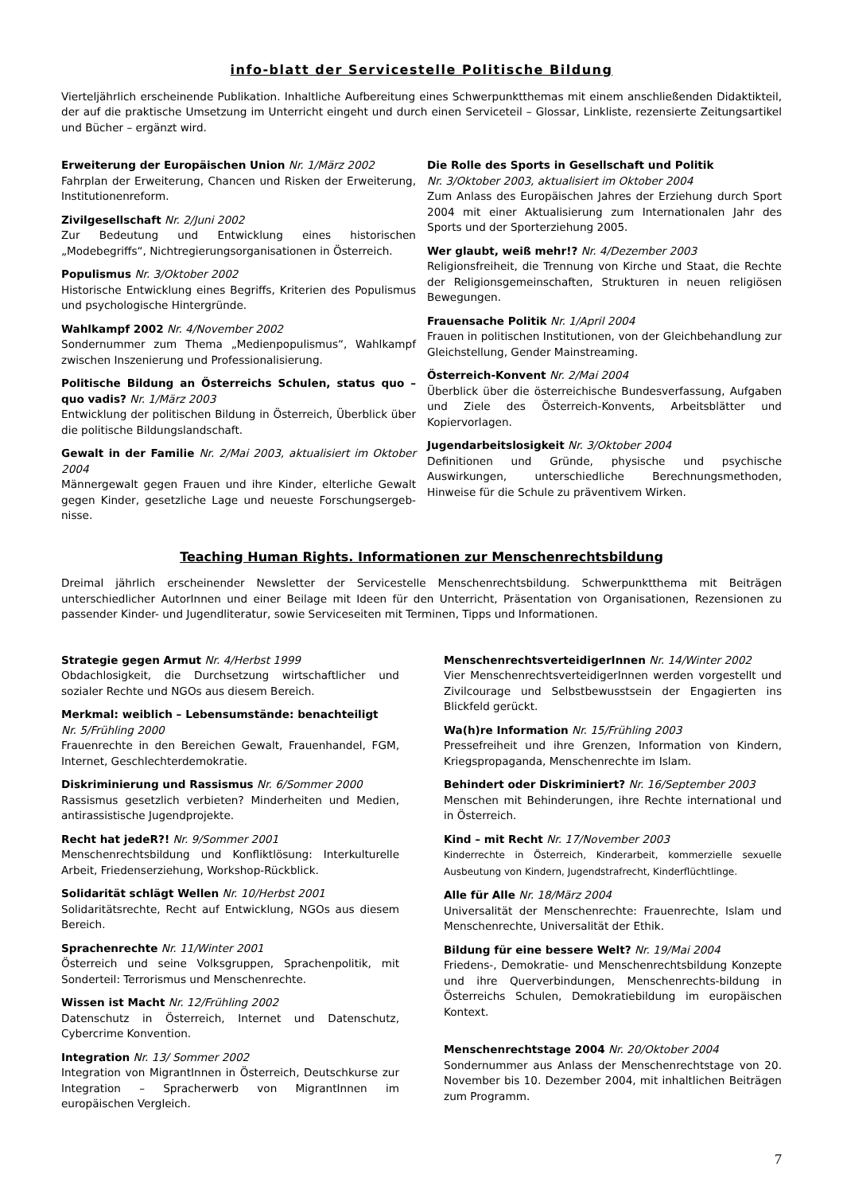info-blatt der Servicestelle Politische Bildung
Vierteljährlich erscheinende Publikation. Inhaltliche Aufbereitung eines Schwerpunktthemas mit einem anschließenden Didaktikteil, der auf die praktische Umsetzung im Unterricht eingeht und durch einen Serviceteil – Glossar, Linkliste, rezensierte Zeitungsartikel und Bücher – ergänzt wird.
Erweiterung der Europäischen Union Nr. 1/März 2002
Fahrplan der Erweiterung, Chancen und Risken der Erweiterung, Institutionenreform.
Zivilgesellschaft Nr. 2/Juni 2002
Zur Bedeutung und Entwicklung eines historischen „Modebegriffs“, Nichtregierungsorganisationen in Österreich.
Populismus Nr. 3/Oktober 2002
Historische Entwicklung eines Begriffs, Kriterien des Populismus und psychologische Hintergründe.
Wahlkampf 2002 Nr. 4/November 2002
Sondernummer zum Thema „Medienpopulismus“, Wahlkampf zwischen Inszenierung und Professionalisierung.
Politische Bildung an Österreichs Schulen, status quo – quo vadis? Nr. 1/März 2003
Entwicklung der politischen Bildung in Österreich, Überblick über die politische Bildungslandschaft.
Gewalt in der Familie Nr. 2/Mai 2003, aktualisiert im Oktober 2004
Männergewalt gegen Frauen und ihre Kinder, elterliche Gewalt gegen Kinder, gesetzliche Lage und neueste Forschungsergeb-nisse.
Die Rolle des Sports in Gesellschaft und Politik
Nr. 3/Oktober 2003, aktualisiert im Oktober 2004
Zum Anlass des Europäischen Jahres der Erziehung durch Sport 2004 mit einer Aktualisierung zum Internationalen Jahr des Sports und der Sporterziehung 2005.
Wer glaubt, weiß mehr!? Nr. 4/Dezember 2003
Religionsfreiheit, die Trennung von Kirche und Staat, die Rechte der Religionsgemeinschaften, Strukturen in neuen religiösen Bewegungen.
Frauensache Politik Nr. 1/April 2004
Frauen in politischen Institutionen, von der Gleichbehandlung zur Gleichstellung, Gender Mainstreaming.
Österreich-Konvent Nr. 2/Mai 2004
Überblick über die österreichische Bundesverfassung, Aufgaben und Ziele des Österreich-Konvents, Arbeitsblätter und Kopiervorlagen.
Jugendarbeitslosigkeit Nr. 3/Oktober 2004
Definitionen und Gründe, physische und psychische Auswirkungen, unterschiedliche Berechnungsmethoden, Hinweise für die Schule zu präventivem Wirken.
Teaching Human Rights. Informationen zur Menschenrechtsbildung
Dreimal jährlich erscheinender Newsletter der Servicestelle Menschenrechtsbildung. Schwerpunktthema mit Beiträgen unterschiedlicher AutorInnen und einer Beilage mit Ideen für den Unterricht, Präsentation von Organisationen, Rezensionen zu passender Kinder- und Jugendliteratur, sowie Serviceseiten mit Terminen, Tipps und Informationen.
Strategie gegen Armut Nr. 4/Herbst 1999
Obdachlosigkeit, die Durchsetzung wirtschaftlicher und sozialer Rechte und NGOs aus diesem Bereich.
Merkmal: weiblich – Lebensumstände: benachteiligt
Nr. 5/Frühling 2000
Frauenrechte in den Bereichen Gewalt, Frauenhandel, FGM, Internet, Geschlechterdemokratie.
Diskriminierung und Rassismus Nr. 6/Sommer 2000
Rassismus gesetzlich verbieten? Minderheiten und Medien, antirassistische Jugendprojekte.
Recht hat jedeR?! Nr. 9/Sommer 2001
Menschenrechtsbildung und Konfliktlösung: Interkulturelle Arbeit, Friedenserziehung, Workshop-Rückblick.
Solidarität schlägt Wellen Nr. 10/Herbst 2001
Solidaritätsrechte, Recht auf Entwicklung, NGOs aus diesem Bereich.
Sprachenrechte Nr. 11/Winter 2001
Österreich und seine Volksgruppen, Sprachenpolitik, mit Sonderteil: Terrorismus und Menschenrechte.
Wissen ist Macht Nr. 12/Frühling 2002
Datenschutz in Österreich, Internet und Datenschutz, Cybercrime Konvention.
Integration Nr. 13/ Sommer 2002
Integration von MigrantInnen in Österreich, Deutschkurse zur Integration – Spracherwerb von MigrantInnen im europäischen Vergleich.
MenschenrechtsverteidigerInnen Nr. 14/Winter 2002
Vier MenschenrechtsverteidigerInnen werden vorgestellt und Zivilcourage und Selbstbewusstsein der Engagierten ins Blickfeld gerückt.
Wa(h)re Information Nr. 15/Frühling 2003
Pressefreiheit und ihre Grenzen, Information von Kindern, Kriegspropaganda, Menschenrechte im Islam.
Behindert oder Diskriminiert? Nr. 16/September 2003
Menschen mit Behinderungen, ihre Rechte international und in Österreich.
Kind – mit Recht Nr. 17/November 2003
Kinderrechte in Österreich, Kinderarbeit, kommerzielle sexuelle Ausbeutung von Kindern, Jugendstrafrecht, Kinderflüchtlinge.
Alle für Alle Nr. 18/März 2004
Universalität der Menschenrechte: Frauenrechte, Islam und Menschenrechte, Universalität der Ethik.
Bildung für eine bessere Welt? Nr. 19/Mai 2004
Friedens-, Demokratie- und Menschenrechtsbildung Konzepte und ihre Querverbindungen, Menschenrechts-bildung in Österreichs Schulen, Demokratiebildung im europäischen Kontext.
Menschenrechtstage 2004 Nr. 20/Oktober 2004
Sondernummer aus Anlass der Menschenrechtstage von 20. November bis 10. Dezember 2004, mit inhaltlichen Beiträgen zum Programm.
7